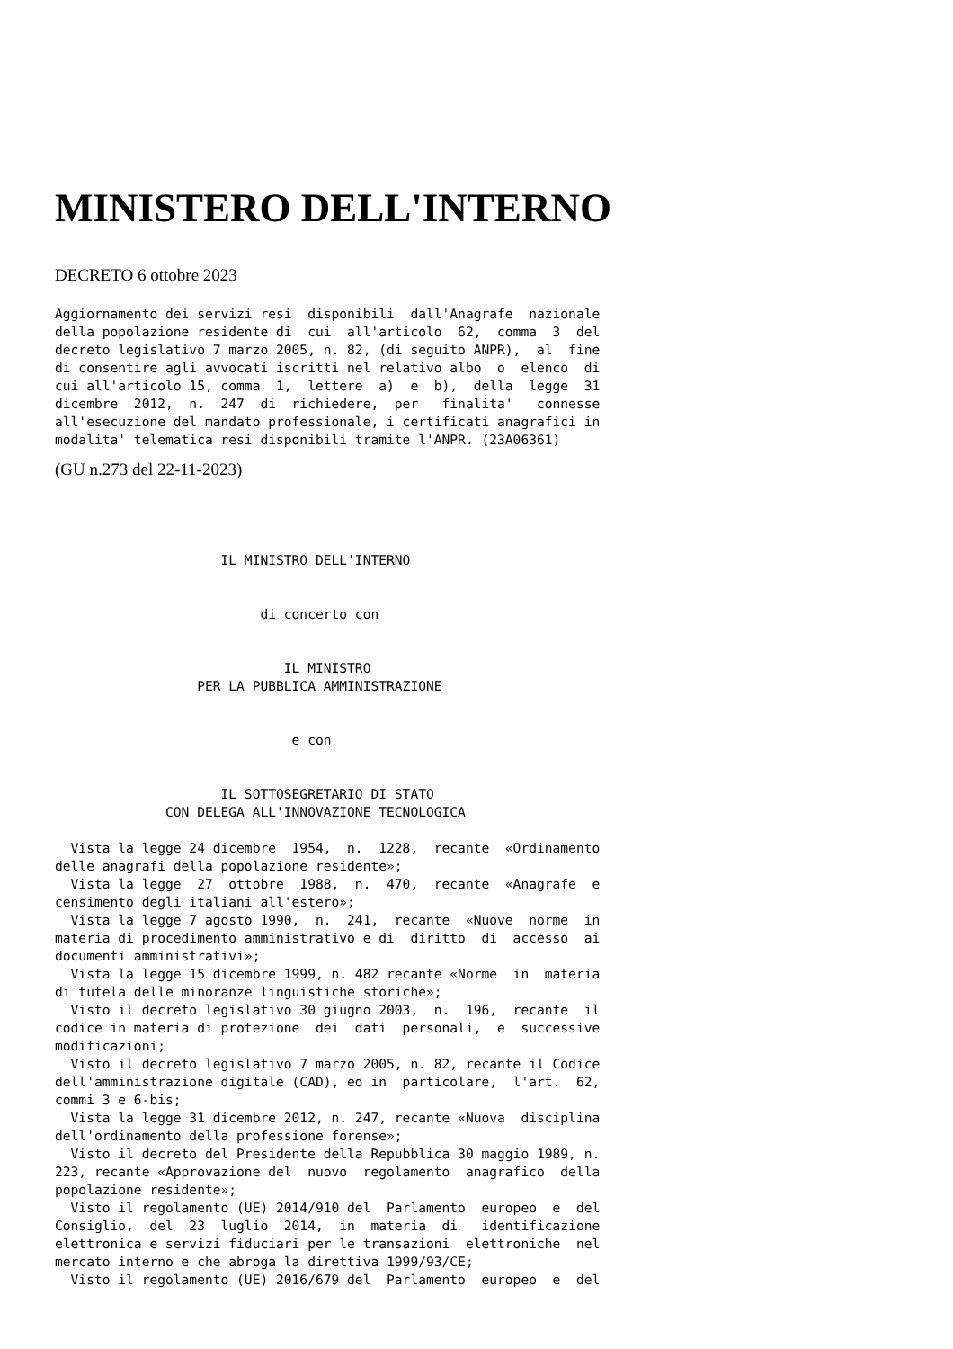MINISTERO DELL'INTERNO
DECRETO 6 ottobre 2023
Aggiornamento dei servizi resi  disponibili  dall'Anagrafe  nazionale
della popolazione residente di  cui  all'articolo  62,  comma  3  del
decreto legislativo 7 marzo 2005, n. 82, (di seguito ANPR),  al  fine
di consentire agli avvocati iscritti nel relativo albo  o  elenco  di
cui all'articolo 15, comma  1,  lettere  a)  e  b),  della  legge  31
dicembre  2012,  n.  247  di  richiedere,  per   finalita'   connesse
all'esecuzione del mandato professionale, i certificati anagrafici in
modalita' telematica resi disponibili tramite l'ANPR. (23A06361)
(GU n.273 del 22-11-2023)
                     IL MINISTRO DELL'INTERNO


                          di concerto con


                             IL MINISTRO
                  PER LA PUBBLICA AMMINISTRAZIONE


                              e con


                     IL SOTTOSEGRETARIO DI STATO
              CON DELEGA ALL'INNOVAZIONE TECNOLOGICA

  Vista la legge 24 dicembre  1954,  n.  1228,  recante  «Ordinamento
delle anagrafi della popolazione residente»;
  Vista la legge  27  ottobre  1988,  n.  470,  recante  «Anagrafe  e
censimento degli italiani all'estero»;
  Vista la legge 7 agosto 1990,  n.  241,  recante  «Nuove  norme  in
materia di procedimento amministrativo e di  diritto  di  accesso  ai
documenti amministrativi»;
  Vista la legge 15 dicembre 1999, n. 482 recante «Norme  in  materia
di tutela delle minoranze linguistiche storiche»;
  Visto il decreto legislativo 30 giugno 2003,  n.  196,  recante  il
codice in materia di protezione  dei  dati  personali,  e  successive
modificazioni;
  Visto il decreto legislativo 7 marzo 2005, n. 82, recante il Codice
dell'amministrazione digitale (CAD), ed in  particolare,  l'art.  62,
commi 3 e 6-bis;
  Vista la legge 31 dicembre 2012, n. 247, recante «Nuova  disciplina
dell'ordinamento della professione forense»;
  Visto il decreto del Presidente della Repubblica 30 maggio 1989, n.
223, recante «Approvazione del  nuovo  regolamento  anagrafico  della
popolazione residente»;
  Visto il regolamento (UE) 2014/910 del  Parlamento  europeo  e  del
Consiglio,  del  23  luglio  2014,  in  materia  di   identificazione
elettronica e servizi fiduciari per le transazioni  elettroniche  nel
mercato interno e che abroga la direttiva 1999/93/CE;
  Visto il regolamento (UE) 2016/679 del  Parlamento  europeo  e  del